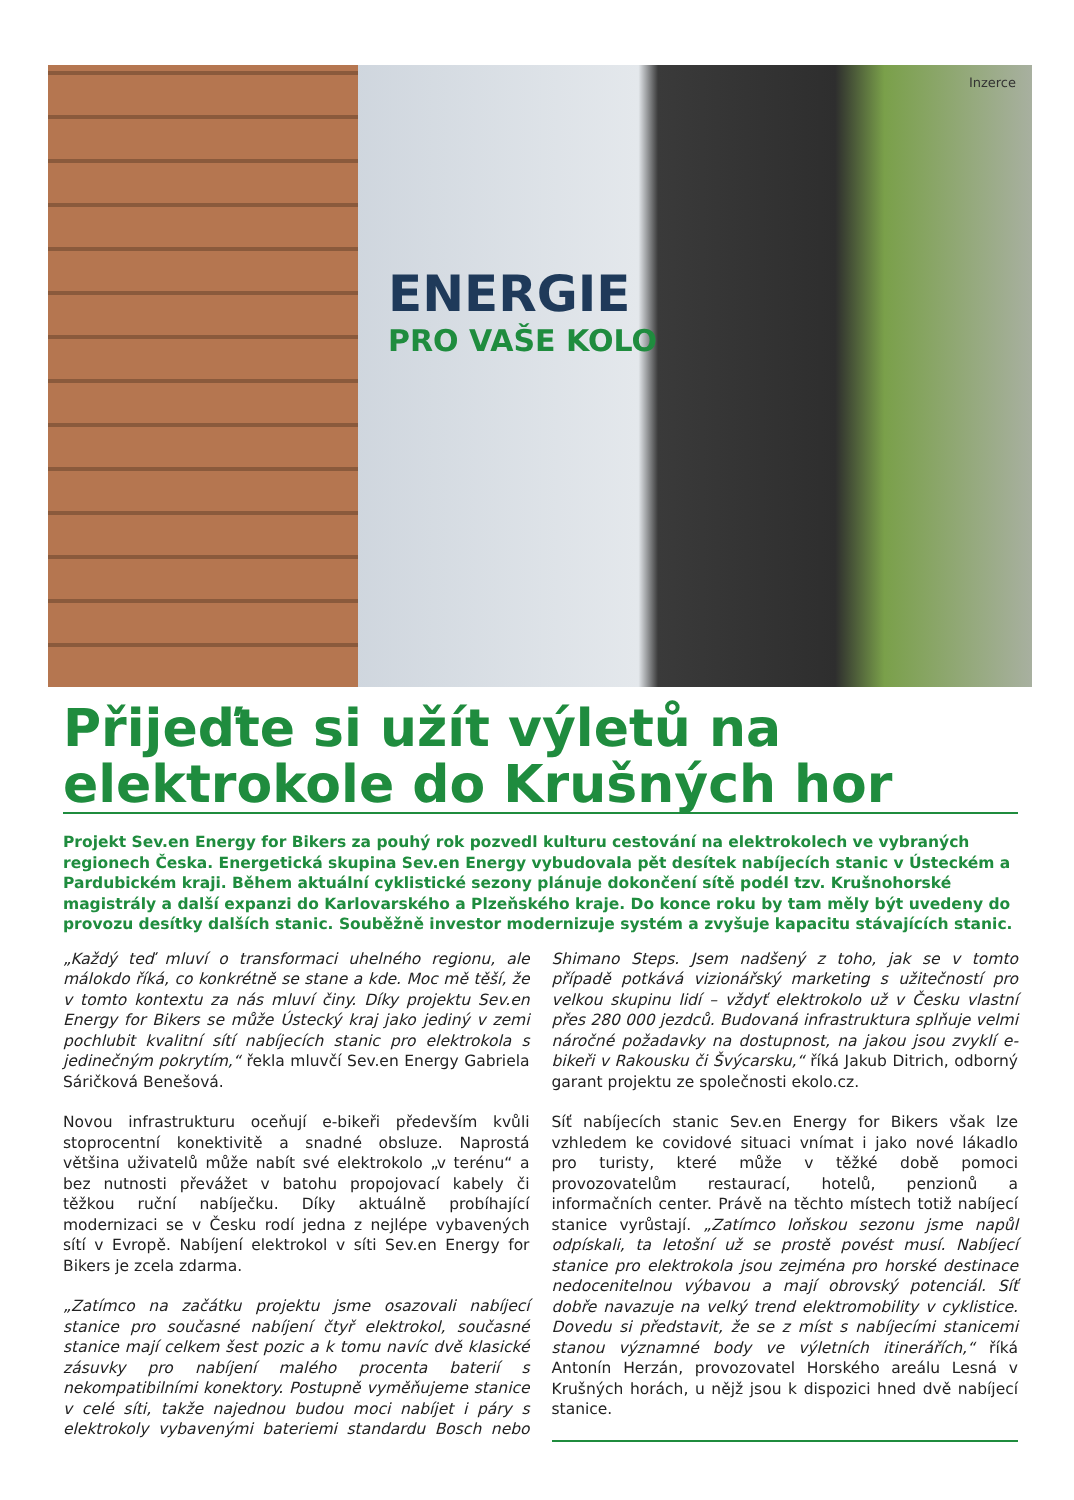ENERGIE
PRO VAŠE KOLO
Inzerce
Přijeďte si užít výletů na elektrokole do Krušných hor
Projekt Sev.en Energy for Bikers za pouhý rok pozvedl kulturu cestování na elektrokolech ve vybraných regionech Česka. Energetická skupina Sev.en Energy vybudovala pět desítek nabíjecích stanic v Ústeckém a Pardubickém kraji. Během aktuální cyklistické sezony plánuje dokončení sítě podél tzv. Krušnohorské magistrály a další expanzi do Karlovarského a Plzeňského kraje. Do konce roku by tam měly být uvedeny do provozu desítky dalších stanic. Souběžně investor modernizuje systém a zvyšuje kapacitu stávajících stanic.
„Každý teď mluví o transformaci uhelného regionu, ale málokdo říká, co konkrétně se stane a kde. Moc mě těší, že v tomto kontextu za nás mluví činy. Díky projektu Sev.en Energy for Bikers se může Ústecký kraj jako jediný v zemi pochlubit kvalitní sítí nabíjecích stanic pro elektrokola s jedinečným pokrytím,“ řekla mluvčí Sev.en Energy Gabriela Sáričková Benešová.
Novou infrastrukturu oceňují e-bikeři především kvůli stoprocentní konektivitě a snadné obsluze. Naprostá většina uživatelů může nabít své elektrokolo „v terénu“ a bez nutnosti převážet v batohu propojovací kabely či těžkou ruční nabíječku. Díky aktuálně probíhající modernizaci se v Česku rodí jedna z nejlépe vybavených sítí v Evropě. Nabíjení elektrokol v síti Sev.en Energy for Bikers je zcela zdarma.
„Zatímco na začátku projektu jsme osazovali nabíjecí stanice pro současné nabíjení čtyř elektrokol, současné stanice mají celkem šest pozic a k tomu navíc dvě klasické zásuvky pro nabíjení malého procenta baterií s nekompatibilními konektory. Postupně vyměňujeme stanice v celé síti, takže najednou budou moci nabíjet i páry s elektrokoly vybavenými bateriemi standardu Bosch nebo Shimano Steps. Jsem nadšený z toho, jak se v tomto případě potkává vizionářský marketing s užitečností pro velkou skupinu lidí – vždyť elektrokolo už v Česku vlastní přes 280 000 jezdců. Budovaná infrastruktura splňuje velmi náročné požadavky na dostupnost, na jakou jsou zvyklí e-bikeři v Rakousku či Švýcarsku,“ říká Jakub Ditrich, odborný garant projektu ze společnosti ekolo.cz.
Síť nabíjecích stanic Sev.en Energy for Bikers však lze vzhledem ke covidové situaci vnímat i jako nové lákadlo pro turisty, které může v těžké době pomoci provozovatelům restaurací, hotelů, penzionů a informačních center. Právě na těchto místech totiž nabíjecí stanice vyrůstají. „Zatímco loňskou sezonu jsme napůl odpískali, ta letošní už se prostě povést musí. Nabíjecí stanice pro elektrokola jsou zejména pro horské destinace nedocenitelnou výbavou a mají obrovský potenciál. Síť dobře navazuje na velký trend elektromobility v cyklistice. Dovedu si představit, že se z míst s nabíjecími stanicemi stanou významné body ve výletních itinerářích,“ říká Antonín Herzán, provozovatel Horského areálu Lesná v Krušných horách, u nějž jsou k dispozici hned dvě nabíjecí stanice.